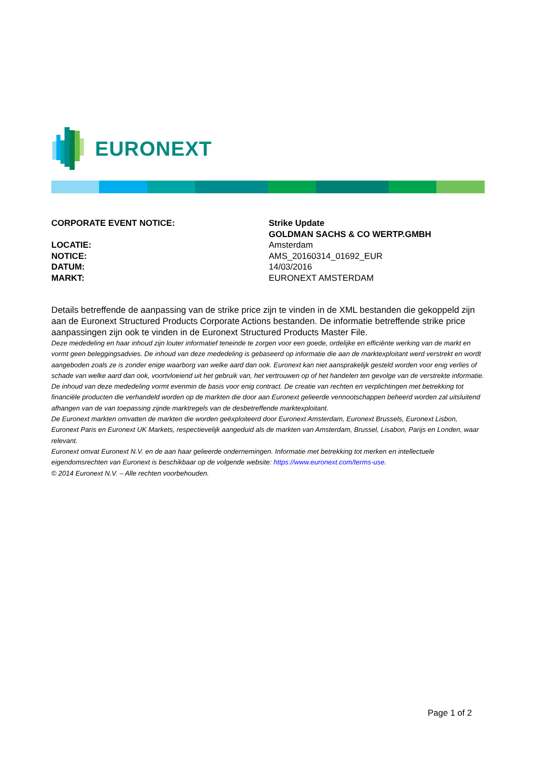EURONEXT
CORPORATE EVENT NOTICE: Strike Update
GOLDMAN SACHS & CO WERTP.GMBH
LOCATIE: Amsterdam
NOTICE: AMS_20160314_01692_EUR
DATUM: 14/03/2016
MARKT: EURONEXT AMSTERDAM
Details betreffende de aanpassing van de strike price zijn te vinden in de XML bestanden die gekoppeld zijn aan de Euronext Structured Products Corporate Actions bestanden. De informatie betreffende strike price aanpassingen zijn ook te vinden in de Euronext Structured Products Master File.
Deze mededeling en haar inhoud zijn louter informatief teneinde te zorgen voor een goede, ordelijke en efficiënte werking van de markt en vormt geen beleggingsadvies. De inhoud van deze mededeling is gebaseerd op informatie die aan de marktexploitant werd verstrekt en wordt aangeboden zoals ze is zonder enige waarborg van welke aard dan ook. Euronext kan niet aansprakelijk gesteld worden voor enig verlies of schade van welke aard dan ook, voortvloeiend uit het gebruik van, het vertrouwen op of het handelen ten gevolge van de verstrekte informatie. De inhoud van deze mededeling vormt evenmin de basis voor enig contract. De creatie van rechten en verplichtingen met betrekking tot financiële producten die verhandeld worden op de markten die door aan Euronext gelieerde vennootschappen beheerd worden zal uitsluitend afhangen van de van toepassing zijnde marktregels van de desbetreffende marktexploitant.
De Euronext markten omvatten de markten die worden geëxploiteerd door Euronext Amsterdam, Euronext Brussels, Euronext Lisbon, Euronext Paris en Euronext UK Markets, respectievelijk aangeduid als de markten van Amsterdam, Brussel, Lisabon, Parijs en Londen, waar relevant.
Euronext omvat Euronext N.V. en de aan haar gelieerde ondernemingen. Informatie met betrekking tot merken en intellectuele eigendomsrechten van Euronext is beschikbaar op de volgende website: https://www.euronext.com/terms-use.
© 2014 Euronext N.V. – Alle rechten voorbehouden.
Page 1 of 2